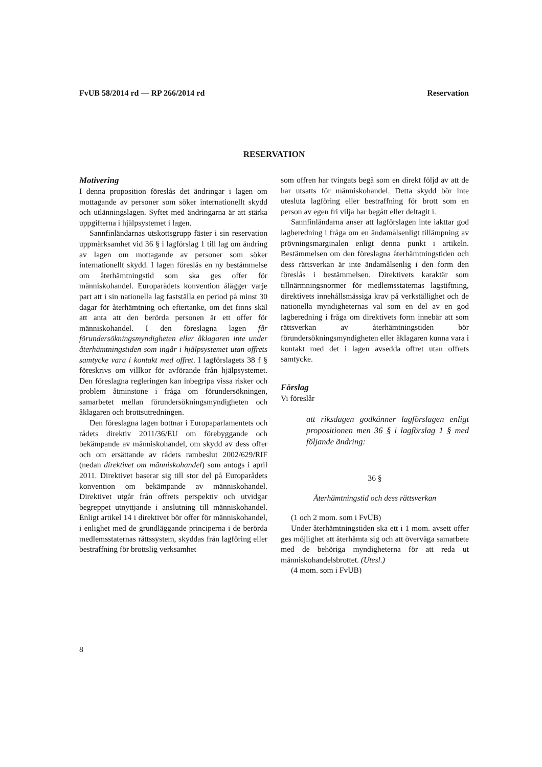FvUB 58/2014 rd — RP 266/2014 rd Reservation
RESERVATION
Motivering
I denna proposition föreslås det ändringar i lagen om mottagande av personer som söker internationellt skydd och utlänningslagen. Syftet med ändringarna är att stärka uppgifterna i hjälpsystemet i lagen.
Sannfinländarnas utskottsgrupp fäster i sin reservation uppmärksamhet vid 36 § i lagförslag 1 till lag om ändring av lagen om mottagande av personer som söker internationellt skydd. I lagen föreslås en ny bestämmelse om återhämtningstid som ska ges offer för människohandel. Europarådets konvention ålägger varje part att i sin nationella lag fastställa en period på minst 30 dagar för återhämtning och eftertanke, om det finns skäl att anta att den berörda personen är ett offer för människohandel. I den föreslagna lagen får förundersökningsmyndigheten eller åklagaren inte under återhämtningstiden som ingår i hjälpsystemet utan offrets samtycke vara i kontakt med offret. I lagförslagets 38 f § föreskrivs om villkor för avförande från hjälpsystemet. Den föreslagna regleringen kan inbegripa vissa risker och problem åtminstone i fråga om förundersökningen, samarbetet mellan förundersökningsmyndigheten och åklagaren och brottsutredningen.
Den föreslagna lagen bottnar i Europaparlamentets och rådets direktiv 2011/36/EU om förebyggande och bekämpande av människohandel, om skydd av dess offer och om ersättande av rådets rambeslut 2002/629/RIF (nedan direktivet om människohandel) som antogs i april 2011. Direktivet baserar sig till stor del på Europarådets konvention om bekämpande av människohandel. Direktivet utgår från offrets perspektiv och utvidgar begreppet utnyttjande i anslutning till människohandel. Enligt artikel 14 i direktivet bör offer för människohandel, i enlighet med de grundläggande principerna i de berörda medlemsstaternas rättssystem, skyddas från lagföring eller bestraffning för brottslig verksamhet
som offren har tvingats begå som en direkt följd av att de har utsatts för människohandel. Detta skydd bör inte utesluta lagföring eller bestraffning för brott som en person av egen fri vilja har begått eller deltagit i.
Sannfinländarna anser att lagförslagen inte iakttar god lagberedning i fråga om en ändamålsenligt tillämpning av prövningsmarginalen enligt denna punkt i artikeln. Bestämmelsen om den föreslagna återhämtningstiden och dess rättsverkan är inte ändamålsenlig i den form den föreslås i bestämmelsen. Direktivets karaktär som tillnärmningsnormer för medlemsstaternas lagstiftning, direktivets innehållsmässiga krav på verkställighet och de nationella myndigheternas val som en del av en god lagberedning i fråga om direktivets form innebär att som rättsverkan av återhämtningstiden bör förundersökningsmyndigheten eller åklagaren kunna vara i kontakt med det i lagen avsedda offret utan offrets samtycke.
Förslag
Vi föreslår
att riksdagen godkänner lagförslagen enligt propositionen men 36 § i lagförslag 1 § med följande ändring:
36 §
Återhämtningstid och dess rättsverkan
(1 och 2 mom. som i FvUB)
Under återhämtningstiden ska ett i 1 mom. avsett offer ges möjlighet att återhämta sig och att överväga samarbete med de behöriga myndigheterna för att reda ut människohandelsbrottet. (Utesl.)
(4 mom. som i FvUB)
8